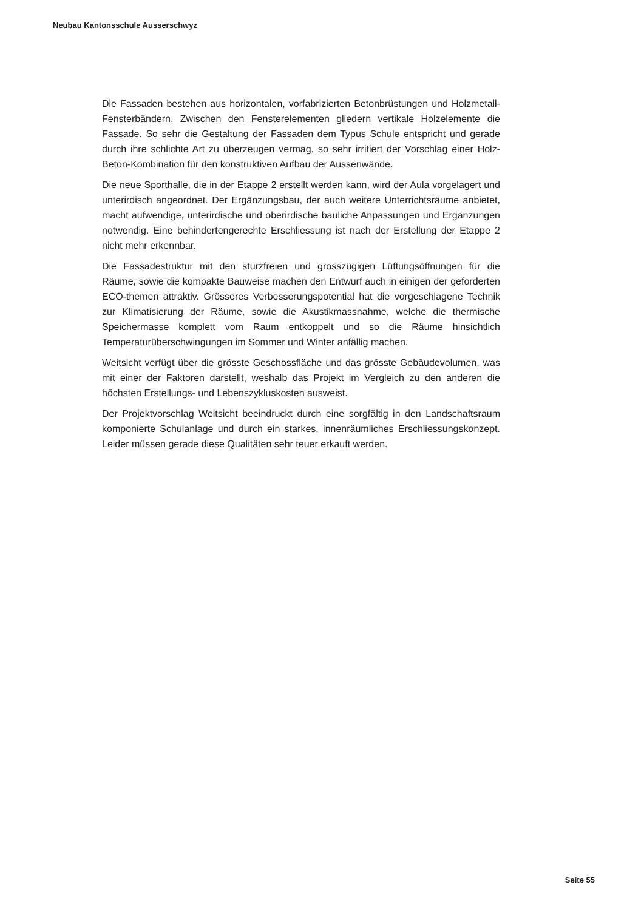Neubau Kantonsschule Ausserschwyz
Die Fassaden bestehen aus horizontalen, vorfabrizierten Betonbrüstungen und Holzmetall-Fensterbändern. Zwischen den Fensterelementen gliedern vertikale Holzelemente die Fassade. So sehr die Gestaltung der Fassaden dem Typus Schule entspricht und gerade durch ihre schlichte Art zu überzeugen vermag, so sehr irritiert der Vorschlag einer Holz-Beton-Kombination für den konstruktiven Aufbau der Aussenwände.
Die neue Sporthalle, die in der Etappe 2 erstellt werden kann, wird der Aula vorgelagert und unterirdisch angeordnet. Der Ergänzungsbau, der auch weitere Unterrichtsräume anbietet, macht aufwendige, unterirdische und oberirdische bauliche Anpassungen und Ergänzungen notwendig. Eine behindertengerechte Erschliessung ist nach der Erstellung der Etappe 2 nicht mehr erkennbar.
Die Fassadestruktur mit den sturzfreien und grosszügigen Lüftungsöffnungen für die Räume, sowie die kompakte Bauweise machen den Entwurf auch in einigen der geforderten ECO-themen attraktiv. Grösseres Verbesserungspotential hat die vorgeschlagene Technik zur Klimatisierung der Räume, sowie die Akustikmassnahme, welche die thermische Speichermasse komplett vom Raum entkoppelt und so die Räume hinsichtlich Temperaturüberschwingungen im Sommer und Winter anfällig machen.
Weitsicht verfügt über die grösste Geschossfläche und das grösste Gebäudevolumen, was mit einer der Faktoren darstellt, weshalb das Projekt im Vergleich zu den anderen die höchsten Erstellungs- und Lebenszykluskosten ausweist.
Der Projektvorschlag Weitsicht beeindruckt durch eine sorgfältig in den Landschaftsraum komponierte Schulanlage und durch ein starkes, innenräumliches Erschliessungskonzept. Leider müssen gerade diese Qualitäten sehr teuer erkauft werden.
Seite 55